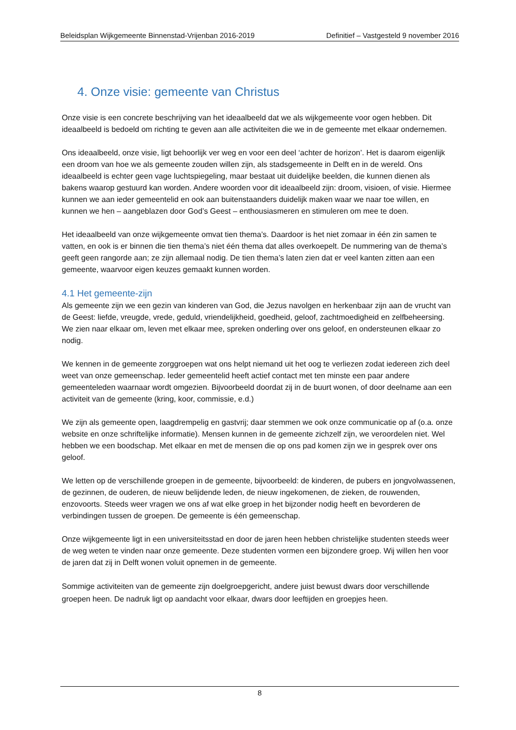Beleidsplan Wijkgemeente Binnenstad-Vrijenban 2016-2019 Definitief – Vastgesteld 9 november 2016
4. Onze visie: gemeente van Christus
Onze visie is een concrete beschrijving van het ideaalbeeld dat we als wijkgemeente voor ogen hebben. Dit ideaalbeeld is bedoeld om richting te geven aan alle activiteiten die we in de gemeente met elkaar ondernemen.
Ons ideaalbeeld, onze visie, ligt behoorlijk ver weg en voor een deel ‘achter de horizon’. Het is daarom eigenlijk een droom van hoe we als gemeente zouden willen zijn, als stadsgemeente in Delft en in de wereld. Ons ideaalbeeld is echter geen vage luchtspiegeling, maar bestaat uit duidelijke beelden, die kunnen dienen als bakens waarop gestuurd kan worden. Andere woorden voor dit ideaalbeeld zijn: droom, visioen, of visie. Hiermee kunnen we aan ieder gemeentelid en ook aan buitenstaanders duidelijk maken waar we naar toe willen, en kunnen we hen – aangeblazen door God’s Geest – enthousiasmeren en stimuleren om mee te doen.
Het ideaalbeeld van onze wijkgemeente omvat tien thema’s. Daardoor is het niet zomaar in één zin samen te vatten, en ook is er binnen die tien thema’s niet één thema dat alles overkoepelt. De nummering van de thema’s geeft geen rangorde aan; ze zijn allemaal nodig. De tien thema’s laten zien dat er veel kanten zitten aan een gemeente, waarvoor eigen keuzes gemaakt kunnen worden.
4.1 Het gemeente-zijn
Als gemeente zijn we een gezin van kinderen van God, die Jezus navolgen en herkenbaar zijn aan de vrucht van de Geest: liefde, vreugde, vrede, geduld, vriendelijkheid, goedheid, geloof, zachtmoedigheid en zelfbeheersing. We zien naar elkaar om, leven met elkaar mee, spreken onderling over ons geloof, en ondersteunen elkaar zo nodig.
We kennen in de gemeente zorggroepen wat ons helpt niemand uit het oog te verliezen zodat iedereen zich deel weet van onze gemeenschap. Ieder gemeentelid heeft actief contact met ten minste een paar andere gemeenteleden waarnaar wordt omgezien. Bijvoorbeeld doordat zij in de buurt wonen, of door deelname aan een activiteit van de gemeente (kring, koor, commissie, e.d.)
We zijn als gemeente open, laagdrempelig en gastvrij; daar stemmen we ook onze communicatie op af (o.a. onze website en onze schriftelijke informatie). Mensen kunnen in de gemeente zichzelf zijn, we veroordelen niet. Wel hebben we een boodschap. Met elkaar en met de mensen die op ons pad komen zijn we in gesprek over ons geloof.
We letten op de verschillende groepen in de gemeente, bijvoorbeeld: de kinderen, de pubers en jongvolwassenen, de gezinnen, de ouderen, de nieuw belijdende leden, de nieuw ingekomenen, de zieken, de rouwenden, enzovoorts. Steeds weer vragen we ons af wat elke groep in het bijzonder nodig heeft en bevorderen de verbindingen tussen de groepen. De gemeente is één gemeenschap.
Onze wijkgemeente ligt in een universiteitsstad en door de jaren heen hebben christelijke studenten steeds weer de weg weten te vinden naar onze gemeente. Deze studenten vormen een bijzondere groep. Wij willen hen voor de jaren dat zij in Delft wonen voluit opnemen in de gemeente.
Sommige activiteiten van de gemeente zijn doelgroepgericht, andere juist bewust dwars door verschillende groepen heen. De nadruk ligt op aandacht voor elkaar, dwars door leeftijden en groepjes heen.
8